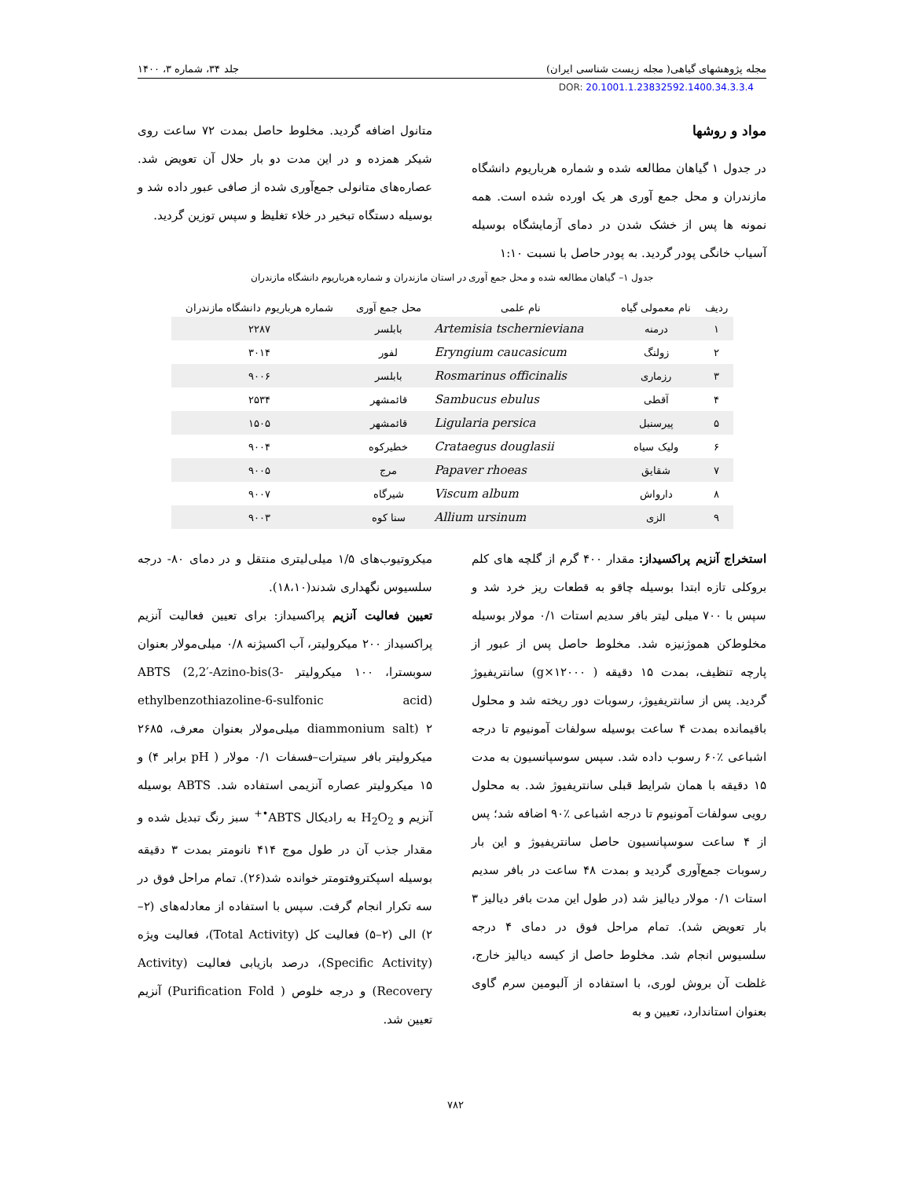مجله پژوهشهای گیاهی( مجله زیست شناسی ایران) جلد ۳۴، شماره ۳، ۱۴۰۰
DOR: 20.1001.1.23832592.1400.34.3.3.4
مواد و روشها
در جدول ۱ گیاهان مطالعه شده و شماره هرباریوم دانشگاه مازندران و محل جمع آوری هر یک اورده شده است. همه نمونه ها پس از خشک شدن در دمای آزمایشگاه بوسیله آسیاب خانگی پودر گردید. به پودر حاصل با نسبت ۱:۱۰
متانول اضافه گردید. مخلوط حاصل بمدت ۷۲ ساعت روی شیکر همزده و در این مدت دو بار حلال آن تعویض شد. عصاره‌های متانولی جمع‌آوری شده از صافی عبور داده شد و بوسیله دستگاه تبخیر در خلاء تغلیظ و سپس توزین گردید.
جدول ۱– گیاهان مطالعه شده و محل جمع آوری در استان مازندران و شماره هرباریوم دانشگاه مازندران
| ردیف | نام معمولی گیاه | نام علمی | محل جمع آوری | شماره هرباریوم دانشگاه مازندران |
| --- | --- | --- | --- | --- |
| ۱ | درمنه | Artemisia tschernieviana | بابلسر | ۲۲۸۷ |
| ۲ | زولنگ | Eryngium caucasicum | لفور | ۳۰۱۴ |
| ۳ | رزماری | Rosmarinus officinalis | بابلسر | ۹۰۰۶ |
| ۴ | آقطی | Sambucus ebulus | قائمشهر | ۲۵۳۴ |
| ۵ | پیرسنبل | Ligularia persica | قائمشهر | ۱۵۰۵ |
| ۶ | ولیک سیاه | Crataegus douglasii | خطیرکوه | ۹۰۰۴ |
| ۷ | شقایق | Papaver rhoeas | مرج | ۹۰۰۵ |
| ۸ | دارواش | Viscum album | شیرگاه | ۹۰۰۷ |
| ۹ | الزی | Allium ursinum | سنا کوه | ۹۰۰۳ |
استخراج آنزیم پراکسیداز: مقدار ۴۰۰ گرم از گلچه های کلم بروکلی تازه ابتدا بوسیله چاقو به قطعات ریز خرد شد و سپس با ۷۰۰ میلی لیتر بافر سدیم استات ۰/۱ مولار بوسیله مخلوط‌کن هموژنیزه شد. مخلوط حاصل پس از عبور از پارچه تنظیف، بمدت ۱۵ دقیقه ( ۱۲۰۰۰×g) سانتریفیوژ گردید. پس از سانتریفیوژ، رسوبات دور ریخته شد و محلول باقیمانده بمدت ۴ ساعت بوسیله سولفات آمونیوم تا درجه اشباعی ٪۶۰ رسوب داده شد. سپس سوسپانسیون به مدت ۱۵ دقیقه با همان شرایط قبلی سانتریفیوژ شد. به محلول رویی سولفات آمونیوم تا درجه اشباعی ٪۹۰ اضافه شد؛ پس از ۴ ساعت سوسپانسیون حاصل سانتریفیوژ و این بار رسوبات جمع‌آوری گردید و بمدت ۴۸ ساعت در بافر سدیم استات ۰/۱ مولار دیالیز شد (در طول این مدت بافر دیالیز ۳ بار تعویض شد). تمام مراحل فوق در دمای ۴ درجه سلسیوس انجام شد. مخلوط حاصل از کیسه دیالیز خارج، غلظت آن بروش لوری، با استفاده از آلبومین سرم گاوی بعنوان استاندارد، تعیین و به
میکروتیوب‌های ۱/۵ میلی‌لیتری منتقل و در دمای ۸۰- درجه سلسیوس نگهداری شدند(۱۸،۱۰).
تعیین فعالیت آنزیم پراکسیداز: برای تعیین فعالیت آنزیم پراکسیداز ۲۰۰ میکرولیتر، آب اکسیژنه ۰/۸ میلی‌مولار بعنوان سوبسترا، ۱۰۰ میکرولیتر ABTS (2,2′-Azino-bis(3-ethylbenzothiazoline-6-sulfonic acid) diammonium salt) ۲ میلی‌مولار بعنوان معرف، ۲۶۸۵ میکرولیتر بافر سیترات–فسفات ۰/۱ مولار ( pH برابر ۴) و ۱۵ میکرولیتر عصاره آنزیمی استفاده شد. ABTS بوسیله آنزیم و H<sub>2</sub>O<sub>2</sub> به رادیکال ABTS<sup>•+</sup> سبز رنگ تبدیل شده و مقدار جذب آن در طول موج ۴۱۴ نانومتر بمدت ۳ دقیقه بوسیله اسپکتروفتومتر خوانده شد(۲۶). تمام مراحل فوق در سه تکرار انجام گرفت. سپس با استفاده از معادله‌های (۲–۲) الی (۲–۵) فعالیت کل (Total Activity)، فعالیت ویژه (Specific Activity)، درصد بازیابی فعالیت (Activity Recovery) و درجه خلوص ( Purification Fold) آنزیم تعیین شد.
۷۸۲